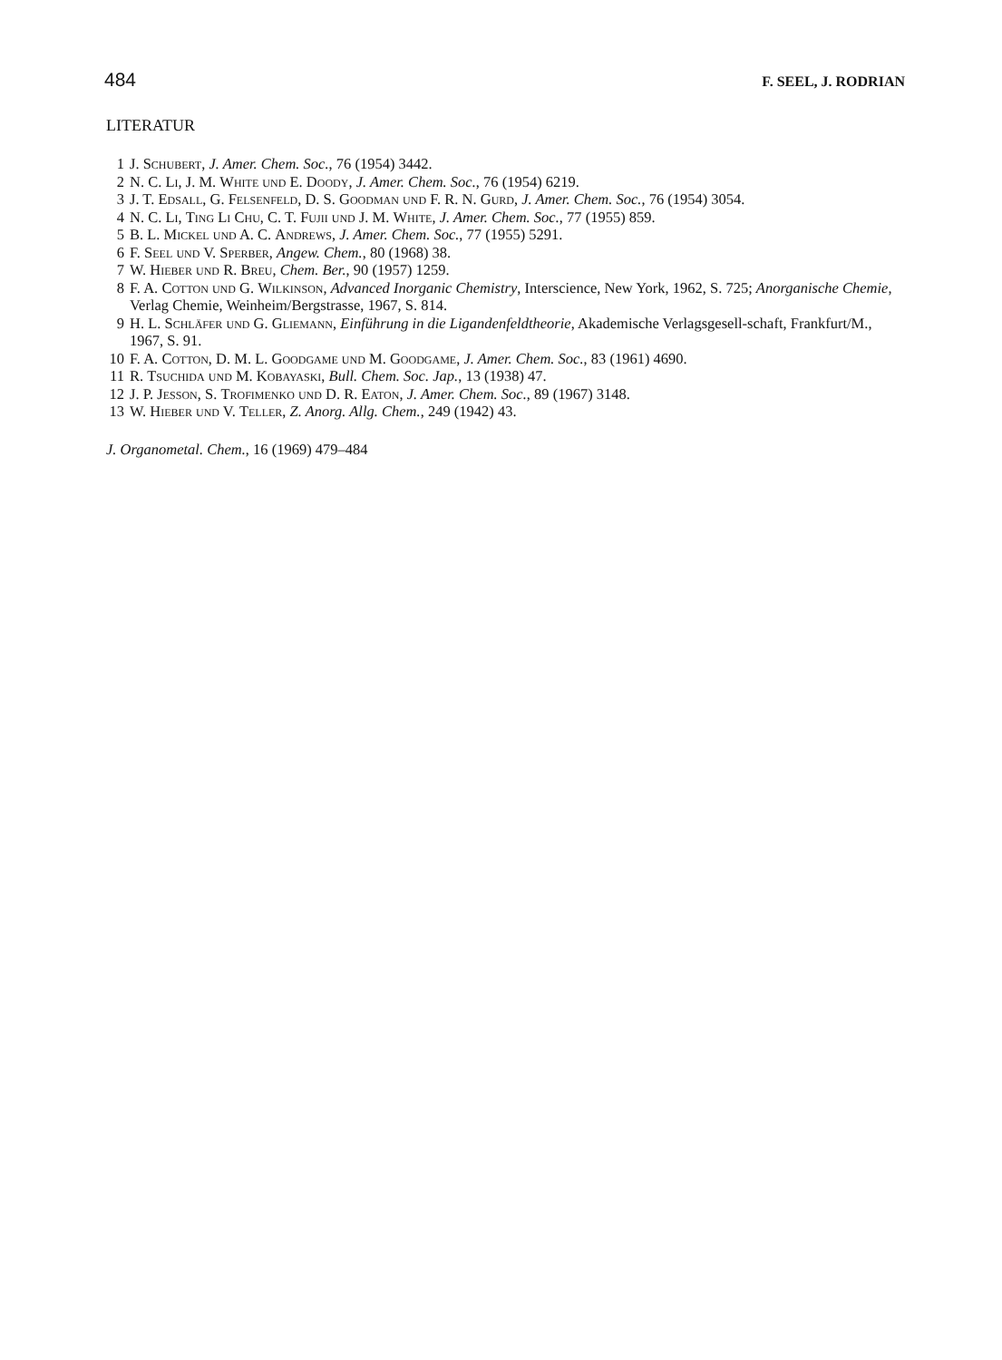484 F. SEEL, J. RODRIAN
LITERATUR
1 J. Schubert, J. Amer. Chem. Soc., 76 (1954) 3442.
2 N. C. Li, J. M. White und E. Doody, J. Amer. Chem. Soc., 76 (1954) 6219.
3 J. T. Edsall, G. Felsenfeld, D. S. Goodman und F. R. N. Gurd, J. Amer. Chem. Soc., 76 (1954) 3054.
4 N. C. Li, Ting Li Chu, C. T. Fujii und J. M. White, J. Amer. Chem. Soc., 77 (1955) 859.
5 B. L. Mickel und A. C. Andrews, J. Amer. Chem. Soc., 77 (1955) 5291.
6 F. Seel und V. Sperber, Angew. Chem., 80 (1968) 38.
7 W. Hieber und R. Breu, Chem. Ber., 90 (1957) 1259.
8 F. A. Cotton und G. Wilkinson, Advanced Inorganic Chemistry, Interscience, New York, 1962, S. 725; Anorganische Chemie, Verlag Chemie, Weinheim/Bergstrasse, 1967, S. 814.
9 H. L. Schläfer und G. Gliemann, Einführung in die Ligandenfeldtheorie, Akademische Verlagsgesell-schaft, Frankfurt/M., 1967, S. 91.
10 F. A. Cotton, D. M. L. Goodgame und M. Goodgame, J. Amer. Chem. Soc., 83 (1961) 4690.
11 R. Tsuchida und M. Kobayaski, Bull. Chem. Soc. Jap., 13 (1938) 47.
12 J. P. Jesson, S. Trofimenko und D. R. Eaton, J. Amer. Chem. Soc., 89 (1967) 3148.
13 W. Hieber und V. Teller, Z. Anorg. Allg. Chem., 249 (1942) 43.
J. Organometal. Chem., 16 (1969) 479–484